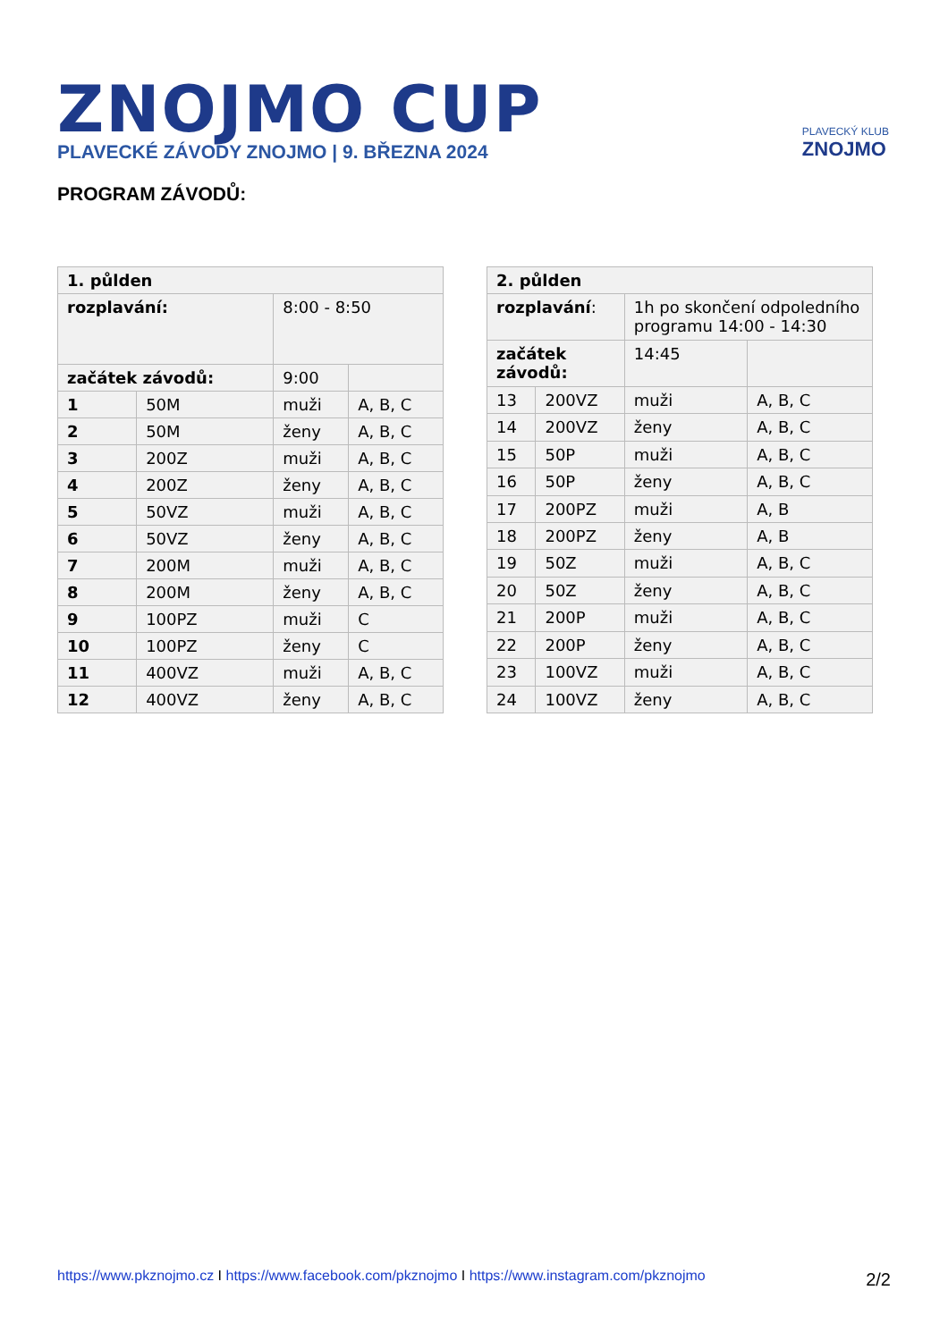ZNOJMO CUP
PLAVECKÉ ZÁVODY ZNOJMO | 9. BŘEZNA 2024
PLAVECKÝ KLUB
ZNOJMO
PROGRAM ZÁVODŮ:
| 1. půlden | | | |
| rozplavání: | | 8:00 - 8:50 | |
| začátek závodů: | | 9:00 | |
| 1 | 50M | muži | A, B, C |
| 2 | 50M | ženy | A, B, C |
| 3 | 200Z | muži | A, B, C |
| 4 | 200Z | ženy | A, B, C |
| 5 | 50VZ | muži | A, B, C |
| 6 | 50VZ | ženy | A, B, C |
| 7 | 200M | muži | A, B, C |
| 8 | 200M | ženy | A, B, C |
| 9 | 100PZ | muži | C |
| 10 | 100PZ | ženy | C |
| 11 | 400VZ | muži | A, B, C |
| 12 | 400VZ | ženy | A, B, C |
| 2. půlden | | | |
| rozplavání : | | 1h po skončení odpoledního programu 14:00 - 14:30 | |
| začátek závodů: | | 14:45 | |
| 13 | 200VZ | muži | A, B, C |
| 14 | 200VZ | ženy | A, B, C |
| 15 | 50P | muži | A, B, C |
| 16 | 50P | ženy | A, B, C |
| 17 | 200PZ | muži | A, B |
| 18 | 200PZ | ženy | A, B |
| 19 | 50Z | muži | A, B, C |
| 20 | 50Z | ženy | A, B, C |
| 21 | 200P | muži | A, B, C |
| 22 | 200P | ženy | A, B, C |
| 23 | 100VZ | muži | A, B, C |
| 24 | 100VZ | ženy | A, B, C |
https://www.pkznojmo.cz I https://www.facebook.com/pkznojmo I https://www.instagram.com/pkznojmo
2/2